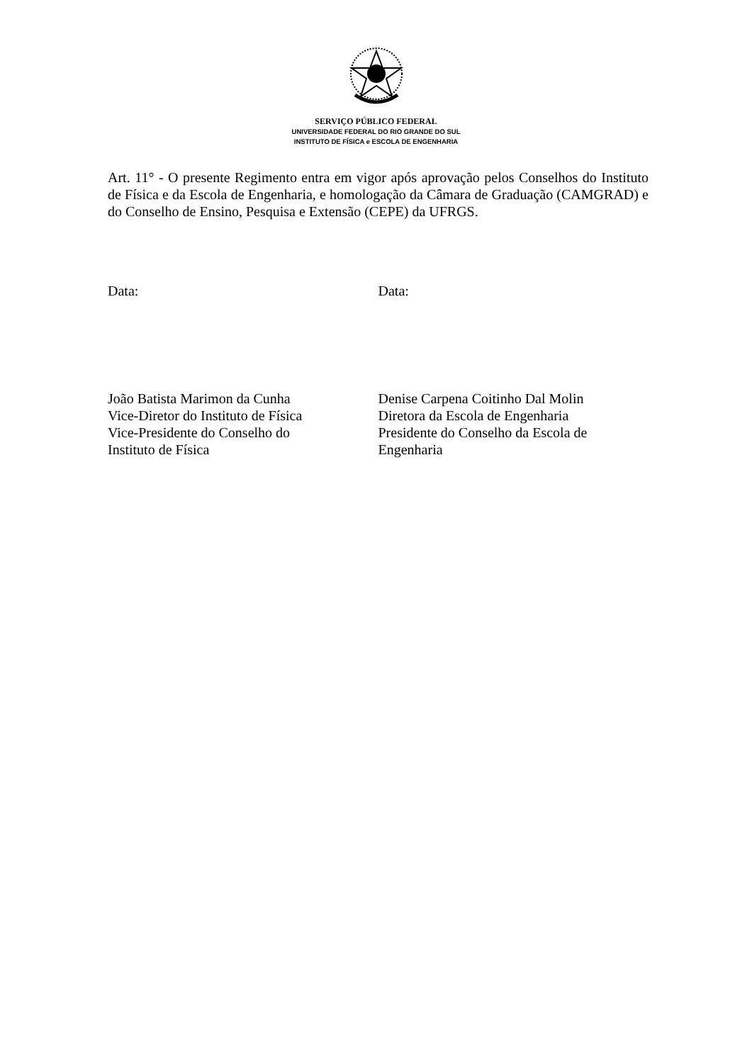SERVIÇO PÚBLICO FEDERAL
UNIVERSIDADE FEDERAL DO RIO GRANDE DO SUL
INSTITUTO DE FÍSICA e ESCOLA DE ENGENHARIA
Art. 11° - O presente Regimento entra em vigor após aprovação pelos Conselhos do Instituto de Física e da Escola de Engenharia, e homologação da Câmara de Graduação (CAMGRAD) e do Conselho de Ensino, Pesquisa e Extensão (CEPE) da UFRGS.
Data: Data:
João Batista Marimon da Cunha
Vice-Diretor do Instituto de Física
Vice-Presidente do Conselho do
Instituto de Física
Denise Carpena Coitinho Dal Molin
Diretora da Escola de Engenharia
Presidente do Conselho da Escola de
Engenharia